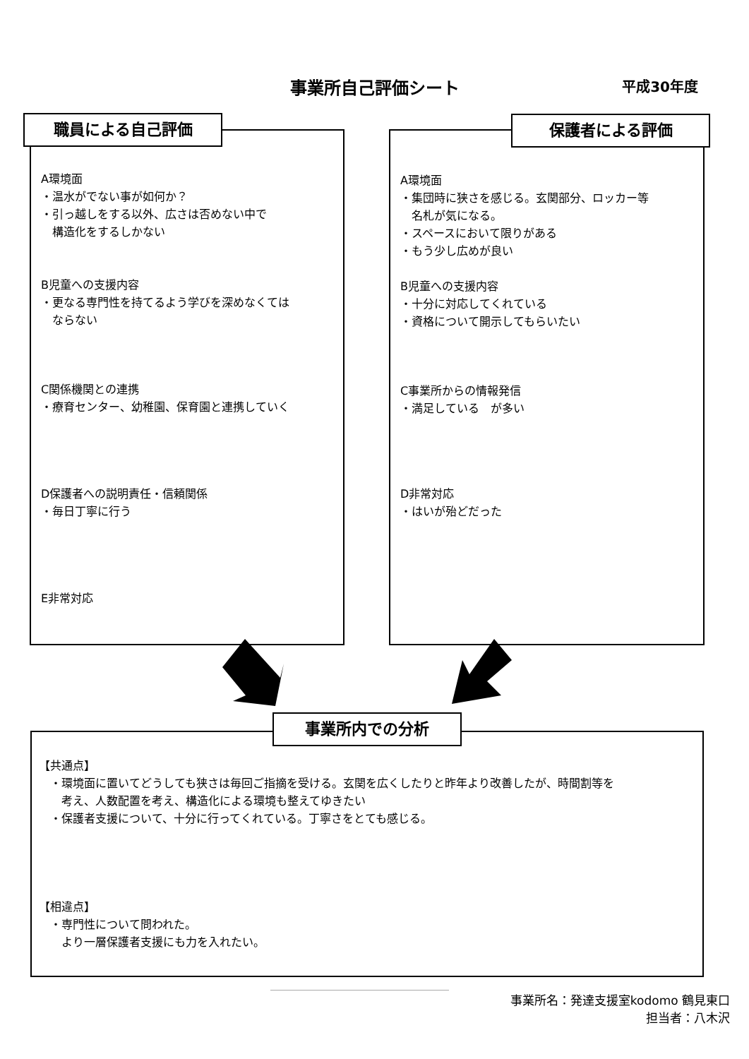事業所自己評価シート
平成30年度
A環境面
・温水がでない事が如何か？
・引っ越しをする以外、広さは否めない中で
　構造化をするしかない
B児童への支援内容
・更なる専門性を持てるよう学びを深めなくては
　ならない
C関係機関との連携
・療育センター、幼稚園、保育園と連携していく
D保護者への説明責任・信頼関係
・毎日丁寧に行う
E非常対応
職員による自己評価
A環境面
・集団時に狭さを感じる。玄関部分、ロッカー等
　名札が気になる。
・スペースにおいて限りがある
・もう少し広めが良い
B児童への支援内容
・十分に対応してくれている
・資格について開示してもらいたい
C事業所からの情報発信
・満足している　が多い
D非常対応
・はいが殆どだった
保護者による評価
【共通点】
　・環境面に置いてどうしても狭さは毎回ご指摘を受ける。玄関を広くしたりと昨年より改善したが、時間割等を
　　考え、人数配置を考え、構造化による環境も整えてゆきたい
　・保護者支援について、十分に行ってくれている。丁寧さをとても感じる。
【相違点】
　・専門性について問われた。
　　より一層保護者支援にも力を入れたい。
事業所内での分析
事業所名：発達支援室kodomo 鶴見東口
担当者：八木沢